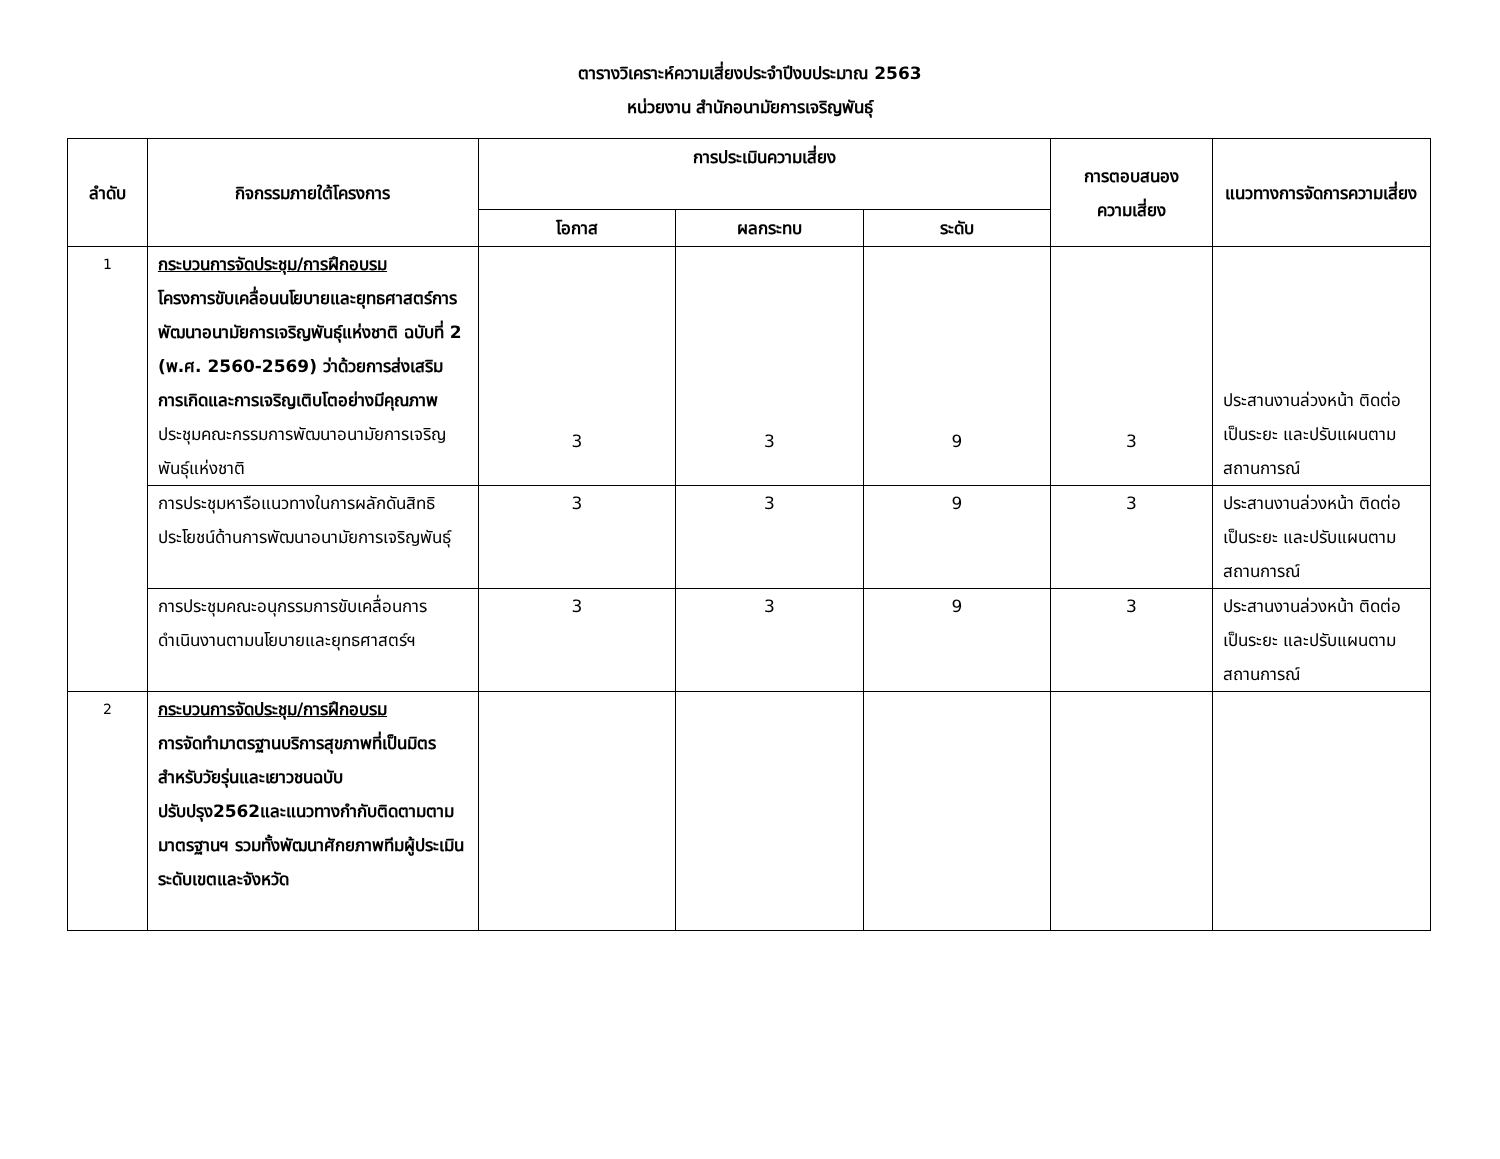ตารางวิเคราะห์ความเสี่ยงประจำปีงบประมาณ 2563
หน่วยงาน สำนักอนามัยการเจริญพันธุ์
| ลำดับ | กิจกรรมภายใต้โครงการ | การประเมินความเสี่ยง | | | การตอบสนอง ความเสี่ยง | แนวทางการจัดการความเสี่ยง |
| --- | --- | --- | --- | --- | --- | --- |
| | | โอกาส | ผลกระทบ | ระดับ | | |
| 1 | กระบวนการจัดประชุม/การฝึกอบรม โครงการขับเคลื่อนนโยบายและยุทธศาสตร์การพัฒนาอนามัยการเจริญพันธุ์แห่งชาติ ฉบับที่ 2 (พ.ศ. 2560-2569) ว่าด้วยการส่งเสริมการเกิดและการเจริญเติบโตอย่างมีคุณภาพ ประชุมคณะกรรมการพัฒนาอนามัยการเจริญพันธุ์แห่งชาติ | 3 | 3 | 9 | 3 | ประสานงานล่วงหน้า ติดต่อเป็นระยะ และปรับแผนตามสถานการณ์ |
| | การประชุมหารือแนวทางในการผลักดันสิทธิประโยชน์ด้านการพัฒนาอนามัยการเจริญพันธุ์ | 3 | 3 | 9 | 3 | ประสานงานล่วงหน้า ติดต่อเป็นระยะ และปรับแผนตามสถานการณ์ |
| | การประชุมคณะอนุกรรมการขับเคลื่อนการดำเนินงานตามนโยบายและยุทธศาสตร์ฯ | 3 | 3 | 9 | 3 | ประสานงานล่วงหน้า ติดต่อเป็นระยะ และปรับแผนตามสถานการณ์ |
| 2 | กระบวนการจัดประชุม/การฝึกอบรม การจัดทำมาตรฐานบริการสุขภาพที่เป็นมิตรสำหรับวัยรุ่นและเยาวชนฉบับปรับปรุง2562และแนวทางกำกับติดตามตามมาตรฐานฯ รวมทั้งพัฒนาศักยภาพทีมผู้ประเมินระดับเขตและจังหวัด | | | | | |